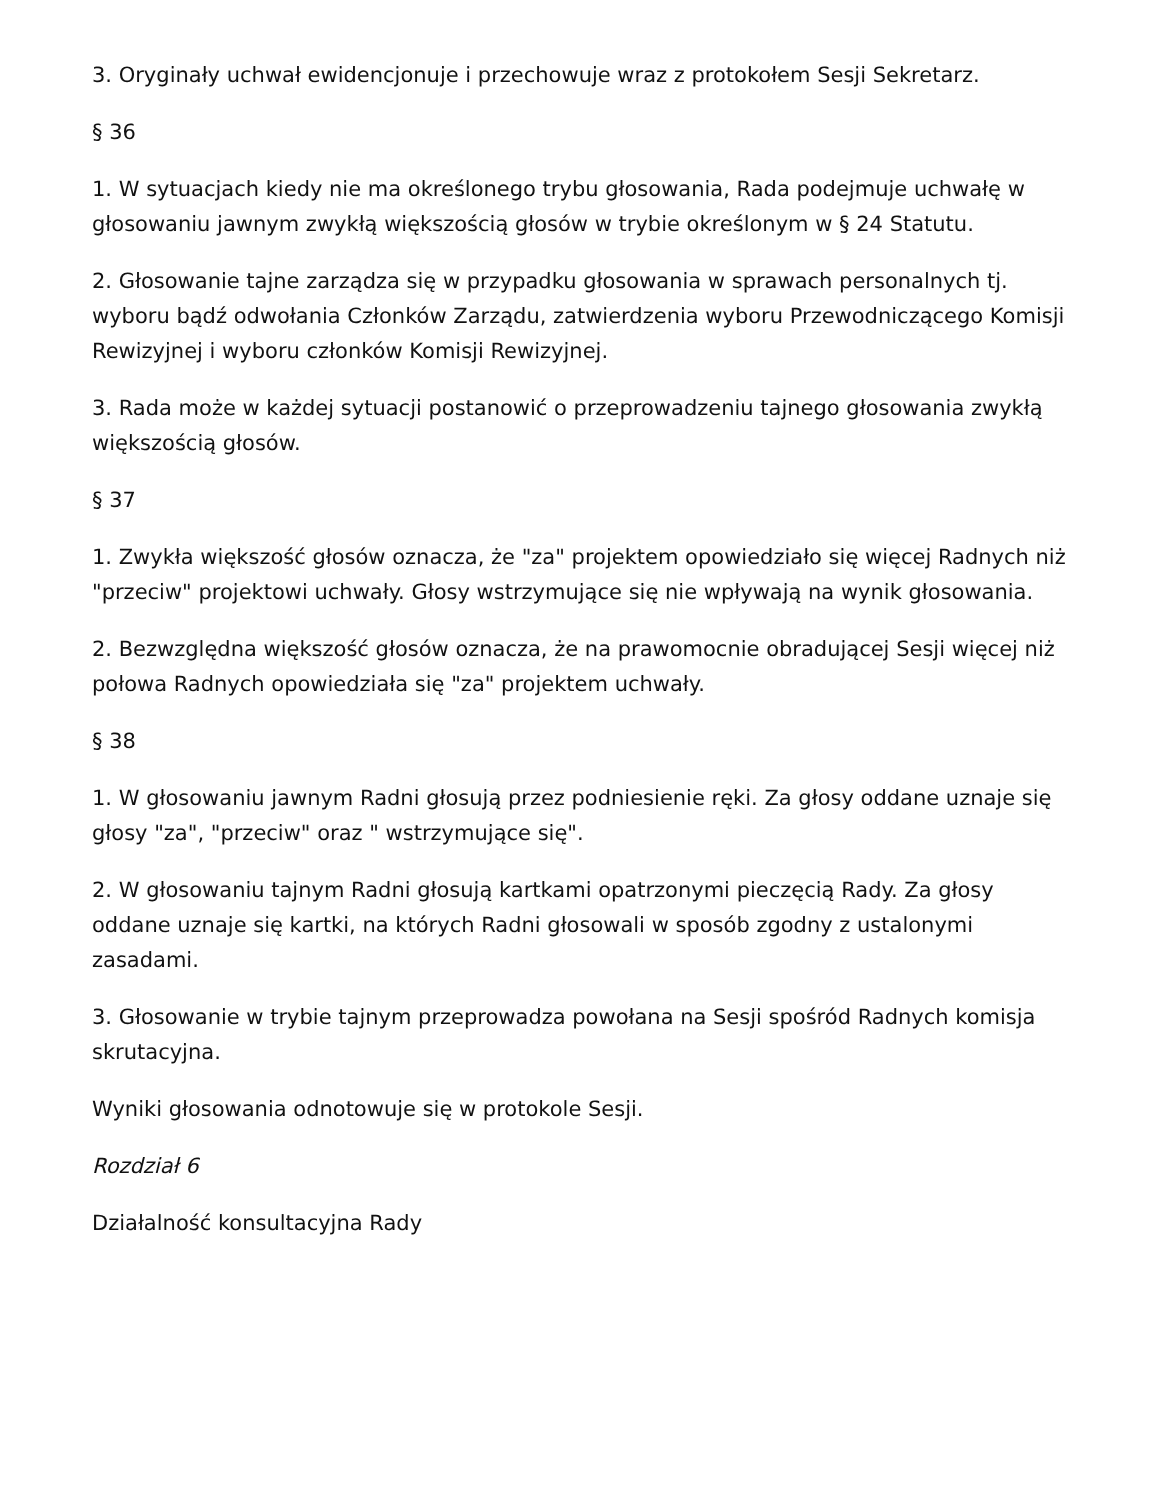3. Oryginały uchwał ewidencjonuje i przechowuje wraz z protokołem Sesji Sekretarz.
§ 36
1. W sytuacjach kiedy nie ma określonego trybu głosowania, Rada podejmuje uchwałę w głosowaniu jawnym zwykłą większością głosów w trybie określonym w § 24 Statutu.
2. Głosowanie tajne zarządza się w przypadku głosowania w sprawach personalnych tj. wyboru bądź odwołania Członków Zarządu, zatwierdzenia wyboru Przewodniczącego Komisji Rewizyjnej i wyboru członków Komisji Rewizyjnej.
3. Rada może w każdej sytuacji postanowić o przeprowadzeniu tajnego głosowania zwykłą większością głosów.
§ 37
1. Zwykła większość głosów oznacza, że "za" projektem opowiedziało się więcej Radnych niż "przeciw" projektowi uchwały. Głosy wstrzymujące się nie wpływają na wynik głosowania.
2. Bezwzględna większość głosów oznacza, że na prawomocnie obradującej Sesji więcej niż połowa Radnych opowiedziała się "za" projektem uchwały.
§ 38
1. W głosowaniu jawnym Radni głosują przez podniesienie ręki. Za głosy oddane uznaje się głosy "za", "przeciw" oraz " wstrzymujące się".
2. W głosowaniu tajnym Radni głosują kartkami opatrzonymi pieczęcią Rady. Za głosy oddane uznaje się kartki, na których Radni głosowali w sposób zgodny z ustalonymi zasadami.
3. Głosowanie w trybie tajnym przeprowadza powołana na Sesji spośród Radnych komisja skrutacyjna.
Wyniki głosowania odnotowuje się w protokole Sesji.
Rozdział 6
Działalność konsultacyjna Rady